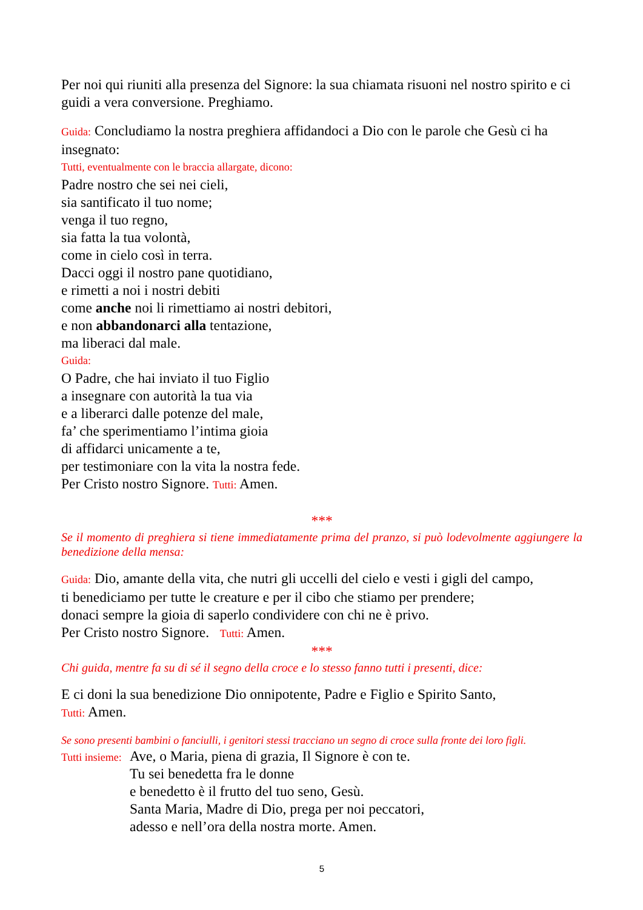Per noi qui riuniti alla presenza del Signore: la sua chiamata risuoni nel nostro spirito e ci guidi a vera conversione. Preghiamo.
Guida: Concludiamo la nostra preghiera affidandoci a Dio con le parole che Gesù ci ha insegnato:
Tutti, eventualmente con le braccia allargate, dicono:
Padre nostro che sei nei cieli,
sia santificato il tuo nome;
venga il tuo regno,
sia fatta la tua volontà,
come in cielo così in terra.
Dacci oggi il nostro pane quotidiano,
e rimetti a noi i nostri debiti
come anche noi li rimettiamo ai nostri debitori,
e non abbandonarci alla tentazione,
ma liberaci dal male.
Guida:
O Padre, che hai inviato il tuo Figlio
a insegnare con autorità la tua via
e a liberarci dalle potenze del male,
fa’ che sperimentiamo l’intima gioia
di affidarci unicamente a te,
per testimoniare con la vita la nostra fede.
Per Cristo nostro Signore. Tutti: Amen.
***
Se il momento di preghiera si tiene immediatamente prima del pranzo, si può lodevolmente aggiungere la benedizione della mensa:
Guida: Dio, amante della vita, che nutri gli uccelli del cielo e vesti i gigli del campo,
ti benediciamo per tutte le creature e per il cibo che stiamo per prendere;
donaci sempre la gioia di saperlo condividere con chi ne è privo.
Per Cristo nostro Signore. Tutti: Amen.
***
Chi guida, mentre fa su di sé il segno della croce e lo stesso fanno tutti i presenti, dice:
E ci doni la sua benedizione Dio onnipotente, Padre e Figlio e Spirito Santo,
Tutti: Amen.
Se sono presenti bambini o fanciulli, i genitori stessi tracciano un segno di croce sulla fronte dei loro figli.
Tutti insieme:
Ave, o Maria, piena di grazia, Il Signore è con te.
Tu sei benedetta fra le donne
e benedetto è il frutto del tuo seno, Gesù.
Santa Maria, Madre di Dio, prega per noi peccatori,
adesso e nell’ora della nostra morte. Amen.
5